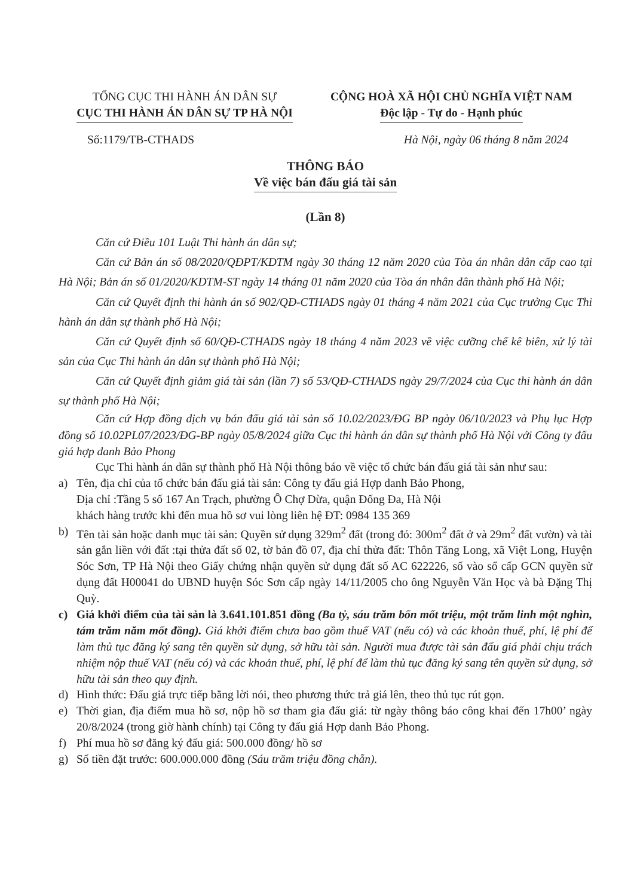TỔNG CỤC THI HÀNH ÁN DÂN SỰ
CỤC THI HÀNH ÁN DÂN SỰ TP HÀ NỘI
CỘNG HOÀ XÃ HỘI CHỦ NGHĨA VIỆT NAM
Độc lập - Tự do - Hạnh phúc
Số:1179/TB-CTHADS Hà Nội, ngày 06 tháng 8 năm 2024
THÔNG BÁO
Về việc bán đấu giá tài sản
(Lần 8)
Căn cứ Điều 101 Luật Thi hành án dân sự;
Căn cứ Bản án số 08/2020/QĐPT/KDTM ngày 30 tháng 12 năm 2020 của Tòa án nhân dân cấp cao tại Hà Nội; Bản án số 01/2020/KDTM-ST ngày 14 tháng 01 năm 2020 của Tòa án nhân dân thành phố Hà Nội;
Căn cứ Quyết định thi hành án số 902/QĐ-CTHADS ngày 01 tháng 4 năm 2021 của Cục trưởng Cục Thi hành án dân sự thành phố Hà Nội;
Căn cứ Quyết định số 60/QĐ-CTHADS ngày 18 tháng 4 năm 2023 về việc cưỡng chế kê biên, xử lý tài sản của Cục Thi hành án dân sự thành phố Hà Nội;
Căn cứ Quyết định giảm giá tài sản (lần 7) số 53/QĐ-CTHADS ngày 29/7/2024 của Cục thi hành án dân sự thành phố Hà Nội;
Căn cứ Hợp đồng dịch vụ bán đấu giá tài sản số 10.02/2023/ĐG BP ngày 06/10/2023 và Phụ lục Hợp đồng số 10.02PL07/2023/ĐG-BP ngày 05/8/2024 giữa Cục thi hành án dân sự thành phố Hà Nội với Công ty đấu giá hợp danh Bảo Phong
Cục Thi hành án dân sự thành phố Hà Nội thông báo về việc tổ chức bán đấu giá tài sản như sau:
a) Tên, địa chỉ của tổ chức bán đấu giá tài sản: Công ty đấu giá Hợp danh Bảo Phong,
Địa chỉ :Tầng 5 số 167 An Trạch, phường Ô Chợ Dừa, quận Đống Đa, Hà Nội
khách hàng trước khi đến mua hồ sơ vui lòng liên hệ ĐT: 0984 135 369
b) Tên tài sản hoặc danh mục tài sản: Quyền sử dụng 329m<sup>2</sup> đất (trong đó: 300m<sup>2</sup> đất ở và 29m<sup>2</sup> đất vườn) và tài sản gắn liền với đất :tại thửa đất số 02, tờ bản đồ 07, địa chỉ thửa đất: Thôn Tăng Long, xã Việt Long, Huyện Sóc Sơn, TP Hà Nội theo Giấy chứng nhận quyền sử dụng đất số AC 622226, số vào sổ cấp GCN quyền sử dụng đất H00041 do UBND huyện Sóc Sơn cấp ngày 14/11/2005 cho ông Nguyễn Văn Học và bà Đặng Thị Quỳ.
c) Giá khởi điểm của tài sản là 3.641.101.851 đồng (Ba tỷ, sáu trăm bốn mốt triệu, một trăm linh một nghìn, tám trăm năm mốt đồng). Giá khởi điểm chưa bao gồm thuế VAT (nếu có) và các khoản thuế, phí, lệ phí để làm thủ tục đăng ký sang tên quyền sử dụng, sở hữu tài sản. Người mua được tài sản đấu giá phải chịu trách nhiệm nộp thuế VAT (nếu có) và các khoản thuế, phí, lệ phí để làm thủ tục đăng ký sang tên quyền sử dụng, sở hữu tài sản theo quy định.
d) Hình thức: Đấu giá trực tiếp bằng lời nói, theo phương thức trả giá lên, theo thủ tục rút gọn.
e) Thời gian, địa điểm mua hồ sơ, nộp hồ sơ tham gia đấu giá: từ ngày thông báo công khai đến 17h00’ ngày 20/8/2024 (trong giờ hành chính) tại Công ty đấu giá Hợp danh Bảo Phong.
f) Phí mua hồ sơ đăng ký đấu giá: 500.000 đồng/ hồ sơ
g) Số tiền đặt trước: 600.000.000 đồng (Sáu trăm triệu đồng chẵn).